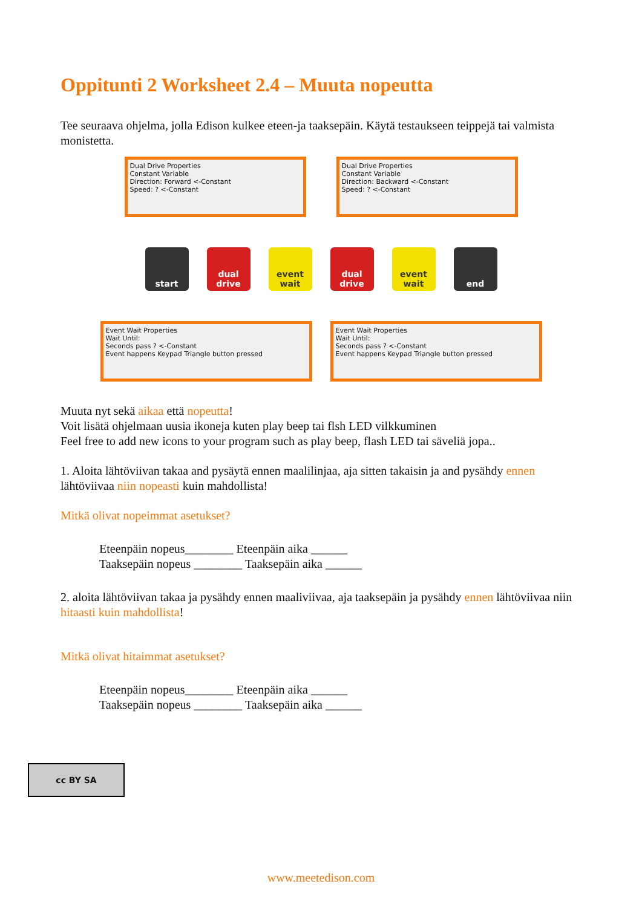Oppitunti 2 Worksheet 2.4 – Muuta nopeutta
Tee seuraava ohjelma, jolla Edison kulkee eteen-ja taaksepäin. Käytä testaukseen teippejä tai valmista monistetta.
Dual Drive Properties
Constant Variable
Direction: Forward <-Constant
Speed: ? <-Constant
Dual Drive Properties
Constant Variable
Direction: Backward <-Constant
Speed: ? <-Constant
start dual drive
event wait
dual drive
event wait
end
Event Wait Properties
Wait Until:
Seconds pass ? <-Constant
Event happens Keypad Triangle button pressed
Event Wait Properties
Wait Until:
Seconds pass ? <-Constant
Event happens Keypad Triangle button pressed
Muuta nyt sekä aikaa että nopeutta!
Voit lisätä ohjelmaan uusia ikoneja kuten play beep tai flsh LED vilkkuminen
Feel free to add new icons to your program such as play beep, flash LED tai säveliä jopa..
1. Aloita lähtöviivan takaa and pysäytä ennen maalilinjaa, aja sitten takaisin ja and pysähdy ennen lähtöviivaa niin nopeasti kuin mahdollista!
Mitkä olivat nopeimmat asetukset?
Eteenpäin nopeus________ Eteenpäin aika ______
Taaksepäin nopeus ________ Taaksepäin aika ______
2. aloita lähtöviivan takaa ja pysähdy ennen maaliviivaa, aja taaksepäin ja pysähdy ennen lähtöviivaa niin hitaasti kuin mahdollista!
Mitkä olivat hitaimmat asetukset?
Eteenpäin nopeus________ Eteenpäin aika ______
Taaksepäin nopeus ________ Taaksepäin aika ______
cc BY SA
www.meetedison.com